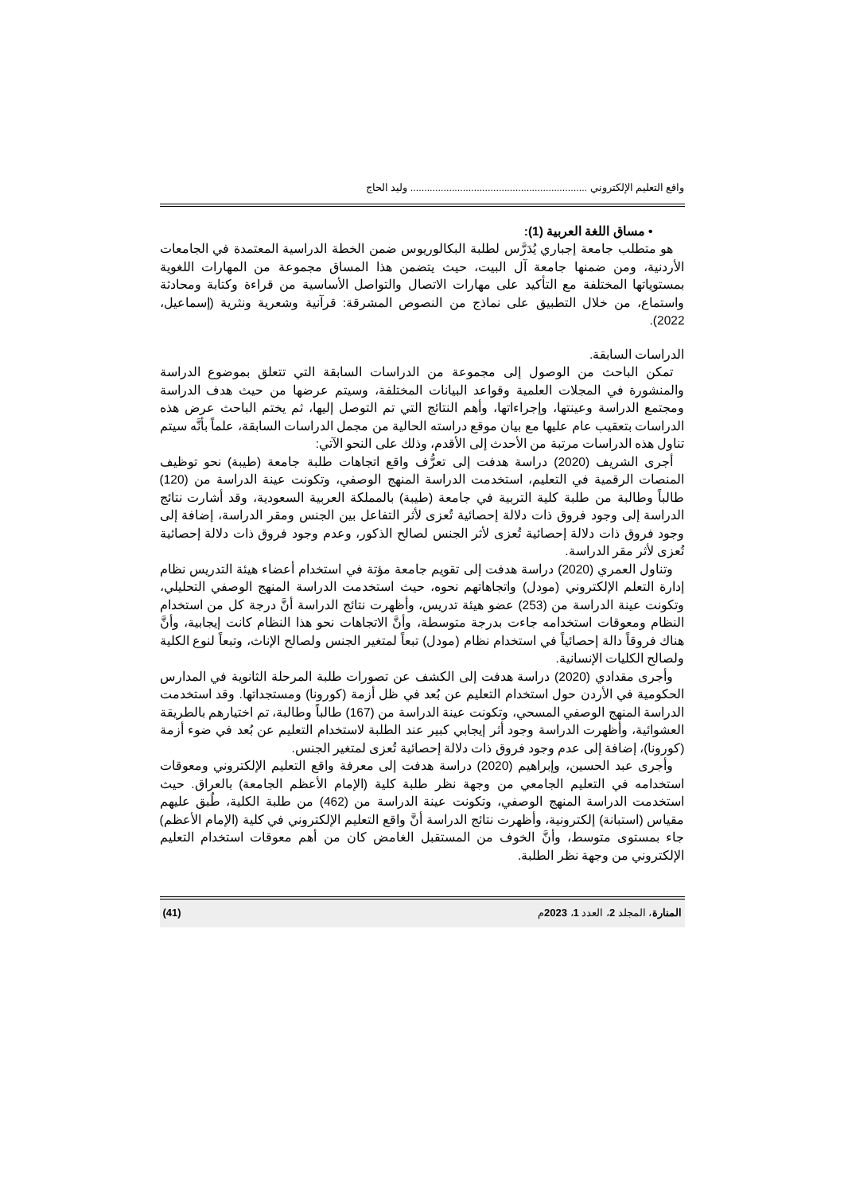واقع التعليم الإلكتروني ................................................................ وليد الحاج
• مساق اللغة العربية (1):
هو متطلب جامعة إجباري يُدَرَّس لطلبة البكالوريوس ضمن الخطة الدراسية المعتمدة في الجامعات الأردنية، ومن ضمنها جامعة آل البيت، حيث يتضمن هذا المساق مجموعة من المهارات اللغوية بمستوياتها المختلفة مع التأكيد على مهارات الاتصال والتواصل الأساسية من قراءة وكتابة ومحادثة واستماع، من خلال التطبيق على نماذج من النصوص المشرقة: قرآنية وشعرية ونثرية (إسماعيل، 2022).
الدراسات السابقة.
تمكن الباحث من الوصول إلى مجموعة من الدراسات السابقة التي تتعلق بموضوع الدراسة والمنشورة في المجلات العلمية وقواعد البيانات المختلفة، وسيتم عرضها من حيث هدف الدراسة ومجتمع الدراسة وعينتها، وإجراءاتها، وأهم النتائج التي تم التوصل إليها، ثم يختم الباحث عرض هذه الدراسات بتعقيب عام عليها مع بيان موقع دراسته الحالية من مجمل الدراسات السابقة، علماً بأنَّه سيتم تناول هذه الدراسات مرتبة من الأحدث إلى الأقدم، وذلك على النحو الآتي:
أجرى الشريف (2020) دراسة هدفت إلى تعرُّف واقع اتجاهات طلبة جامعة (طيبة) نحو توظيف المنصات الرقمية في التعليم، استخدمت الدراسة المنهج الوصفي، وتكونت عينة الدراسة من (120) طالباً وطالبة من طلبة كلية التربية في جامعة (طيبة) بالمملكة العربية السعودية، وقد أشارت نتائج الدراسة إلى وجود فروق ذات دلالة إحصائية تُعزى لأثر التفاعل بين الجنس ومقر الدراسة، إضافة إلى وجود فروق ذات دلالة إحصائية تُعزى لأثر الجنس لصالح الذكور، وعدم وجود فروق ذات دلالة إحصائية تُعزى لأثر مقر الدراسة.
وتناول العمري (2020) دراسة هدفت إلى تقويم جامعة مؤتة في استخدام أعضاء هيئة التدريس نظام إدارة التعلم الإلكتروني (مودل) واتجاهاتهم نحوه، حيث استخدمت الدراسة المنهج الوصفي التحليلي، وتكونت عينة الدراسة من (253) عضو هيئة تدريس، وأظهرت نتائج الدراسة أنَّ درجة كل من استخدام النظام ومعوقات استخدامه جاءت بدرجة متوسطة، وأنَّ الاتجاهات نحو هذا النظام كانت إيجابية، وأنَّ هناك فروقاً دالة إحصائياً في استخدام نظام (مودل) تبعاً لمتغير الجنس ولصالح الإناث، وتبعاً لنوع الكلية ولصالح الكليات الإنسانية.
وأجرى مقدادي (2020) دراسة هدفت إلى الكشف عن تصورات طلبة المرحلة الثانوية في المدارس الحكومية في الأردن حول استخدام التعليم عن بُعد في ظل أزمة (كورونا) ومستجداتها. وقد استخدمت الدراسة المنهج الوصفي المسحي، وتكونت عينة الدراسة من (167) طالباً وطالبة، تم اختيارهم بالطريقة العشوائية، وأظهرت الدراسة وجود أثر إيجابي كبير عند الطلبة لاستخدام التعليم عن بُعد في ضوء أزمة (كورونا)، إضافة إلى عدم وجود فروق ذات دلالة إحصائية تُعزى لمتغير الجنس.
وأجرى عبد الحسين، وإبراهيم (2020) دراسة هدفت إلى معرفة واقع التعليم الإلكتروني ومعوقات استخدامه في التعليم الجامعي من وجهة نظر طلبة كلية (الإمام الأعظم الجامعة) بالعراق. حيث استخدمت الدراسة المنهج الوصفي، وتكونت عينة الدراسة من (462) من طلبة الكلية، طُبق عليهم مقياس (استبانة) إلكترونية، وأظهرت نتائج الدراسة أنَّ واقع التعليم الإلكتروني في كلية (الإمام الأعظم) جاء بمستوى متوسط، وأنَّ الخوف من المستقبل الغامض كان من أهم معوقات استخدام التعليم الإلكتروني من وجهة نظر الطلبة.
المنارة، المجلد 2، العدد 1، 2023م (41)